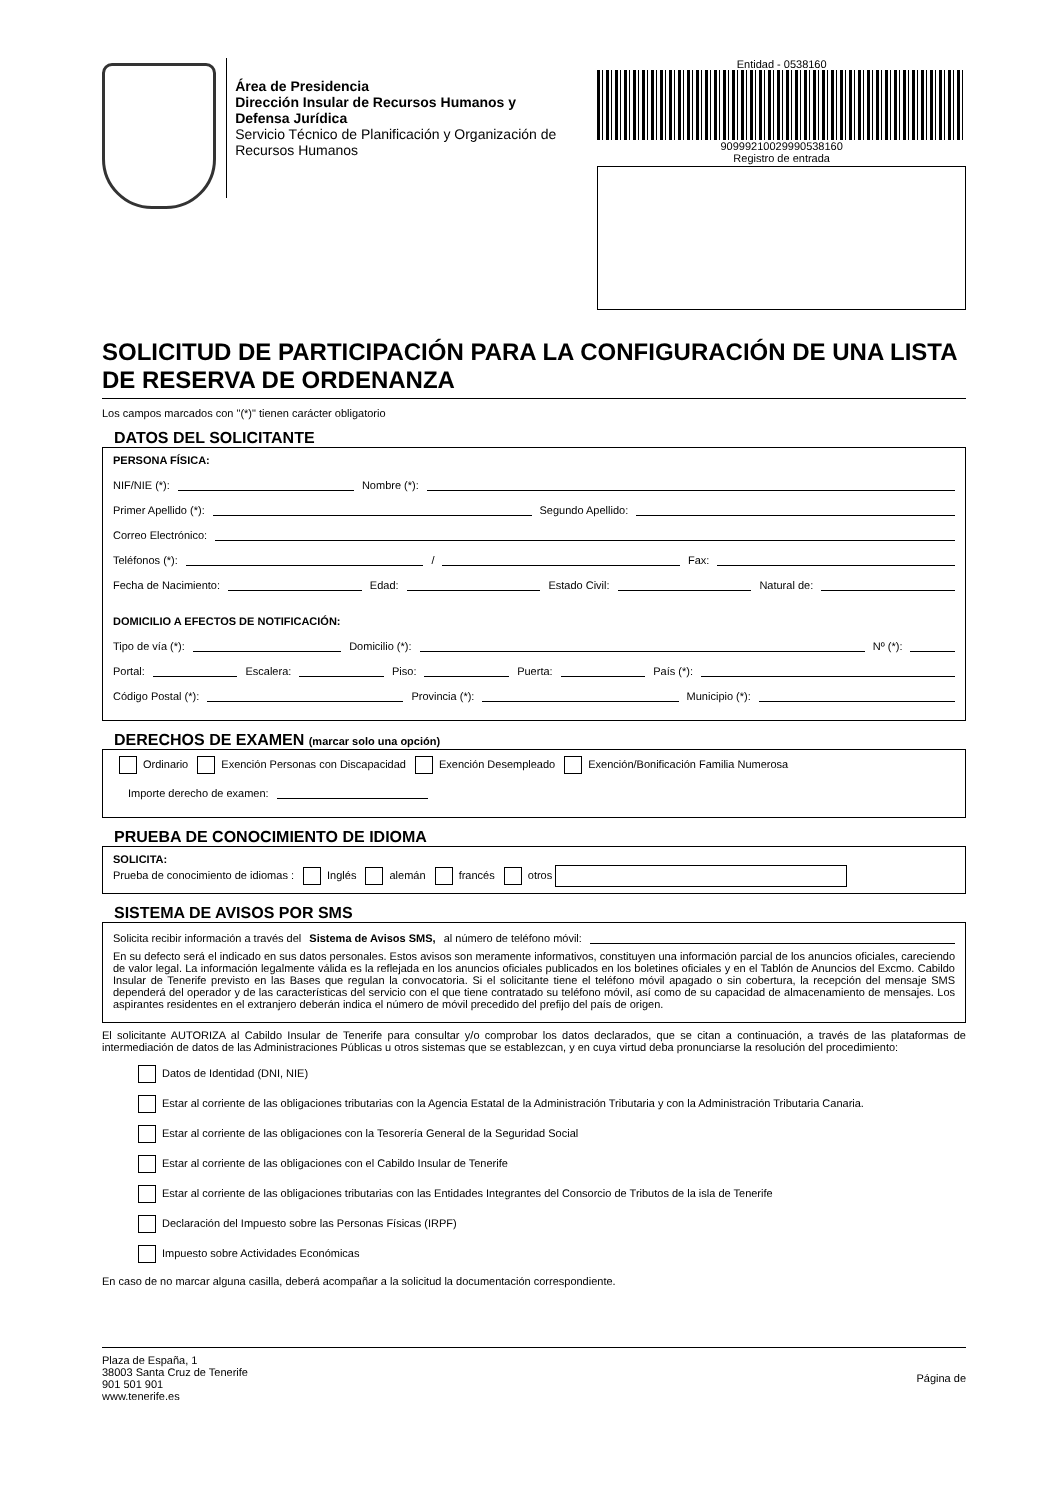Área de Presidencia
Dirección Insular de Recursos Humanos y Defensa Jurídica
Servicio Técnico de Planificación y Organización de Recursos Humanos
Entidad - 0538160
90999210029990538160
Registro de entrada
SOLICITUD DE PARTICIPACIÓN PARA LA CONFIGURACIÓN DE UNA LISTA DE RESERVA DE ORDENANZA
Los campos marcados con "(*)" tienen carácter obligatorio
DATOS DEL SOLICITANTE
PERSONA FÍSICA:
NIF/NIE (*): Nombre (*):
Primer Apellido (*): Segundo Apellido:
Correo Electrónico:
Teléfonos (*): / Fax:
Fecha de Nacimiento: Edad: Estado Civil: Natural de:
DOMICILIO A EFECTOS DE NOTIFICACIÓN:
Tipo de vía (*): Domicilio (*): Nº (*):
Portal: Escalera: Piso: Puerta: País (*):
Código Postal (*): Provincia (*): Municipio (*):
DERECHOS DE EXAMEN (marcar solo una opción)
Ordinario Exención Personas con Discapacidad Exención Desempleado Exención/Bonificación Familia Numerosa
Importe derecho de examen:
PRUEBA DE CONOCIMIENTO DE IDIOMA
SOLICITA:
Prueba de conocimiento de idiomas : Inglés alemán francés otros
SISTEMA DE AVISOS POR SMS
Solicita recibir información a través del Sistema de Avisos SMS, al número de teléfono móvil:
En su defecto será el indicado en sus datos personales. Estos avisos son meramente informativos, constituyen una información parcial de los anuncios oficiales, careciendo de valor legal. La información legalmente válida es la reflejada en los anuncios oficiales publicados en los boletines oficiales y en el Tablón de Anuncios del Excmo. Cabildo Insular de Tenerife previsto en las Bases que regulan la convocatoria. Si el solicitante tiene el teléfono móvil apagado o sin cobertura, la recepción del mensaje SMS dependerá del operador y de las características del servicio con el que tiene contratado su teléfono móvil, así como de su capacidad de almacenamiento de mensajes. Los aspirantes residentes en el extranjero deberán indica el número de móvil precedido del prefijo del país de origen.
El solicitante AUTORIZA al Cabildo Insular de Tenerife para consultar y/o comprobar los datos declarados, que se citan a continuación, a través de las plataformas de intermediación de datos de las Administraciones Públicas u otros sistemas que se establezcan, y en cuya virtud deba pronunciarse la resolución del procedimiento:
Datos de Identidad (DNI, NIE)
Estar al corriente de las obligaciones tributarias con la Agencia Estatal de la Administración Tributaria y con la Administración Tributaria Canaria.
Estar al corriente de las obligaciones con la Tesorería General de la Seguridad Social
Estar al corriente de las obligaciones con el Cabildo Insular de Tenerife
Estar al corriente de las obligaciones tributarias con las Entidades Integrantes del Consorcio de Tributos de la isla de Tenerife
Declaración del Impuesto sobre las Personas Físicas (IRPF)
Impuesto sobre Actividades Económicas
En caso de no marcar alguna casilla, deberá acompañar a la solicitud la documentación correspondiente.
Plaza de España, 1
38003 Santa Cruz de Tenerife
901 501 901
www.tenerife.es
Página de